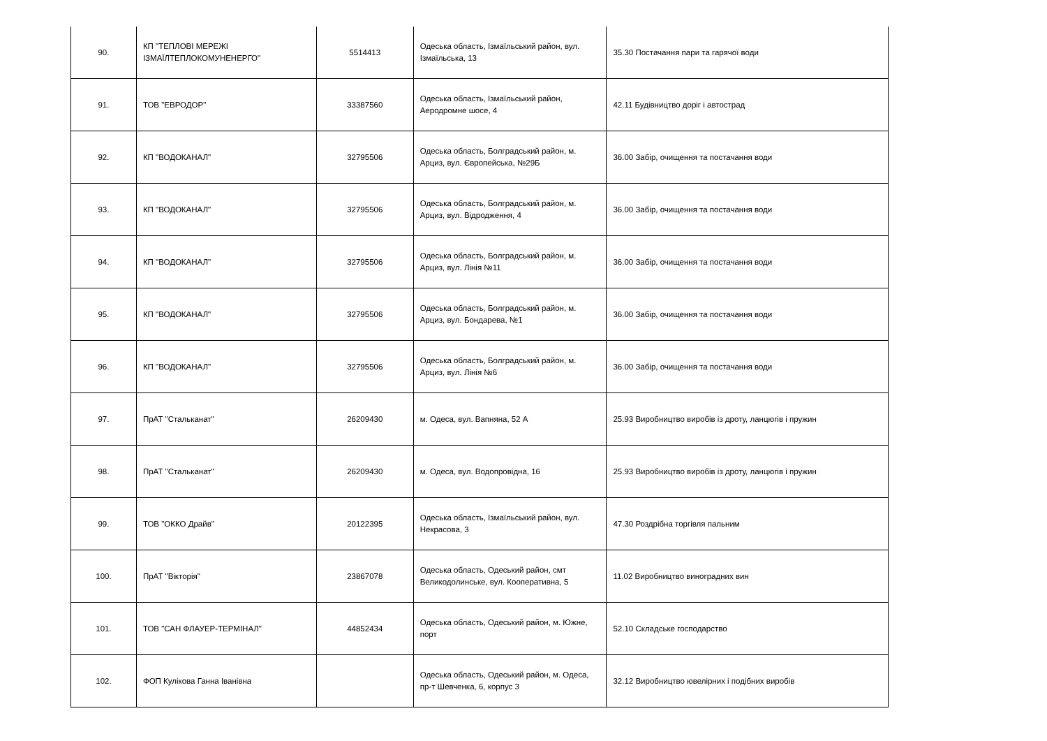| 90. | КП "ТЕПЛОВІ МЕРЕЖІ ІЗМАЇЛТЕПЛОКОМУНЕНЕРГО" | 5514413 | Одеська область, Ізмаїльський район, вул. Ізмаїльська, 13 | 35.30 Постачання пари та гарячої води |
| 91. | ТОВ "ЕВРОДОР" | 33387560 | Одеська область, Ізмаїльський район, Аеродромне шосе, 4 | 42.11 Будівництво доріг і автострад |
| 92. | КП "ВОДОКАНАЛ" | 32795506 | Одеська область, Болградський район, м. Арциз, вул. Європейська, №29Б | 36.00 Забір, очищення та постачання води |
| 93. | КП "ВОДОКАНАЛ" | 32795506 | Одеська область, Болградський район, м. Арциз, вул. Відродження, 4 | 36.00 Забір, очищення та постачання води |
| 94. | КП "ВОДОКАНАЛ" | 32795506 | Одеська область, Болградський район, м. Арциз, вул. Лінія №11 | 36.00 Забір, очищення та постачання води |
| 95. | КП "ВОДОКАНАЛ" | 32795506 | Одеська область, Болградський район, м. Арциз, вул. Бондарева, №1 | 36.00 Забір, очищення та постачання води |
| 96. | КП "ВОДОКАНАЛ" | 32795506 | Одеська область, Болградський район, м. Арциз, вул. Лінія №6 | 36.00 Забір, очищення та постачання води |
| 97. | ПрАТ "Стальканат" | 26209430 | м. Одеса, вул. Вапняна, 52 А | 25.93 Виробництво виробів із дроту, ланцюгів і пружин |
| 98. | ПрАТ "Стальканат" | 26209430 | м. Одеса, вул. Водопровідна, 16 | 25.93 Виробництво виробів із дроту, ланцюгів і пружин |
| 99. | ТОВ "ОККО Драйв" | 20122395 | Одеська область, Ізмаїльський район, вул. Некрасова, 3 | 47.30 Роздрібна торгівля пальним |
| 100. | ПрАТ "Вікторія" | 23867078 | Одеська область, Одеський район, смт Великодолинське, вул. Кооперативна, 5 | 11.02 Виробництво виноградних вин |
| 101. | ТОВ "САН ФЛАУЕР-ТЕРМІНАЛ" | 44852434 | Одеська область, Одеський район, м. Южне, порт | 52.10 Складське господарство |
| 102. | ФОП Кулікова Ганна Іванівна | | Одеська область, Одеський район, м. Одеса, пр-т Шевченка, 6, корпус 3 | 32.12 Виробництво ювелірних і подібних виробів |